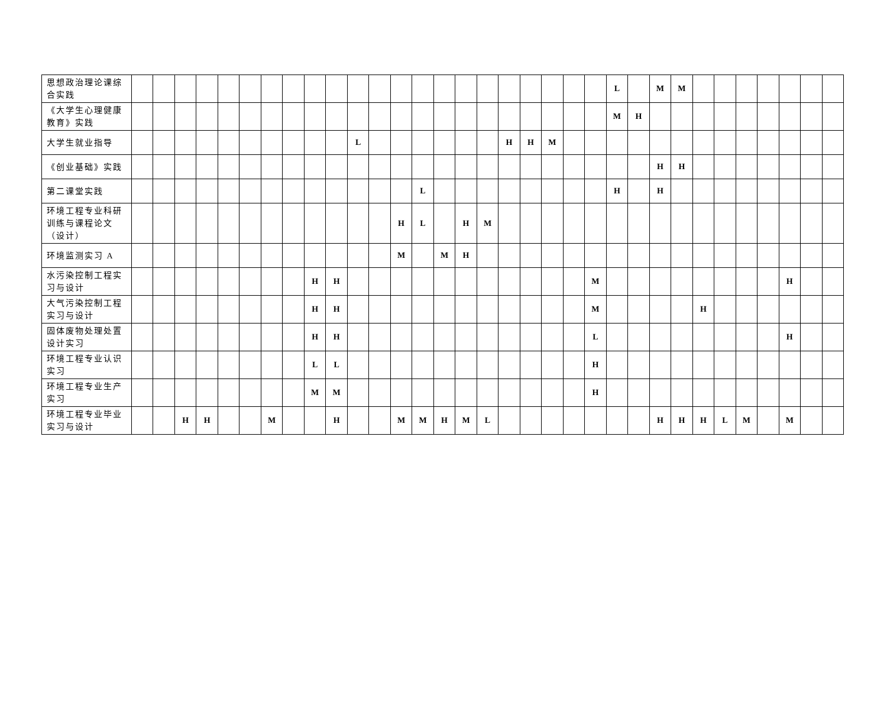| 思想政治理论课综合实践 | | | | | | | | | | | | | | | | | | | | | | | L | | M | M | | | | | | | |
| 《大学生心理健康教育》实践 | | | | | | | | | | | | | | | | | | | | | | | M | H | | | | | | | | | |
| 大学生就业指导 | | | | | | | | | | | L | | | | | | | H | H | M | | | | | | | | | | | | | |
| 《创业基础》实践 | | | | | | | | | | | | | | | | | | | | | | | | | H | H | | | | | | | |
| 第二课堂实践 | | | | | | | | | | | | | | L | | | | | | | | | H | | H | | | | | | | | |
| 环境工程专业科研训练与课程论文（设计） | | | | | | | | | | | | | H | L | | H | M | | | | | | | | | | | | | | | | |
| 环境监测实习 A | | | | | | | | | | | | | M | | M | H | | | | | | | | | | | | | | | | | |
| 水污染控制工程实习与设计 | | | | | | | | | H | H | | | | | | | | | | | | M | | | | | | | | | H | | |
| 大气污染控制工程实习与设计 | | | | | | | | | H | H | | | | | | | | | | | | M | | | | | H | | | | | | |
| 固体废物处理处置设计实习 | | | | | | | | | H | H | | | | | | | | | | | | L | | | | | | | | | H | | |
| 环境工程专业认识实习 | | | | | | | | | L | L | | | | | | | | | | | | H | | | | | | | | | | | |
| 环境工程专业生产实习 | | | | | | | | | M | M | | | | | | | | | | | | H | | | | | | | | | | | |
| 环境工程专业毕业实习与设计 | | | H | H | | | M | | | H | | | M | M | H | M | L | | | | | | | | H | H | H | L | M | | M | | |